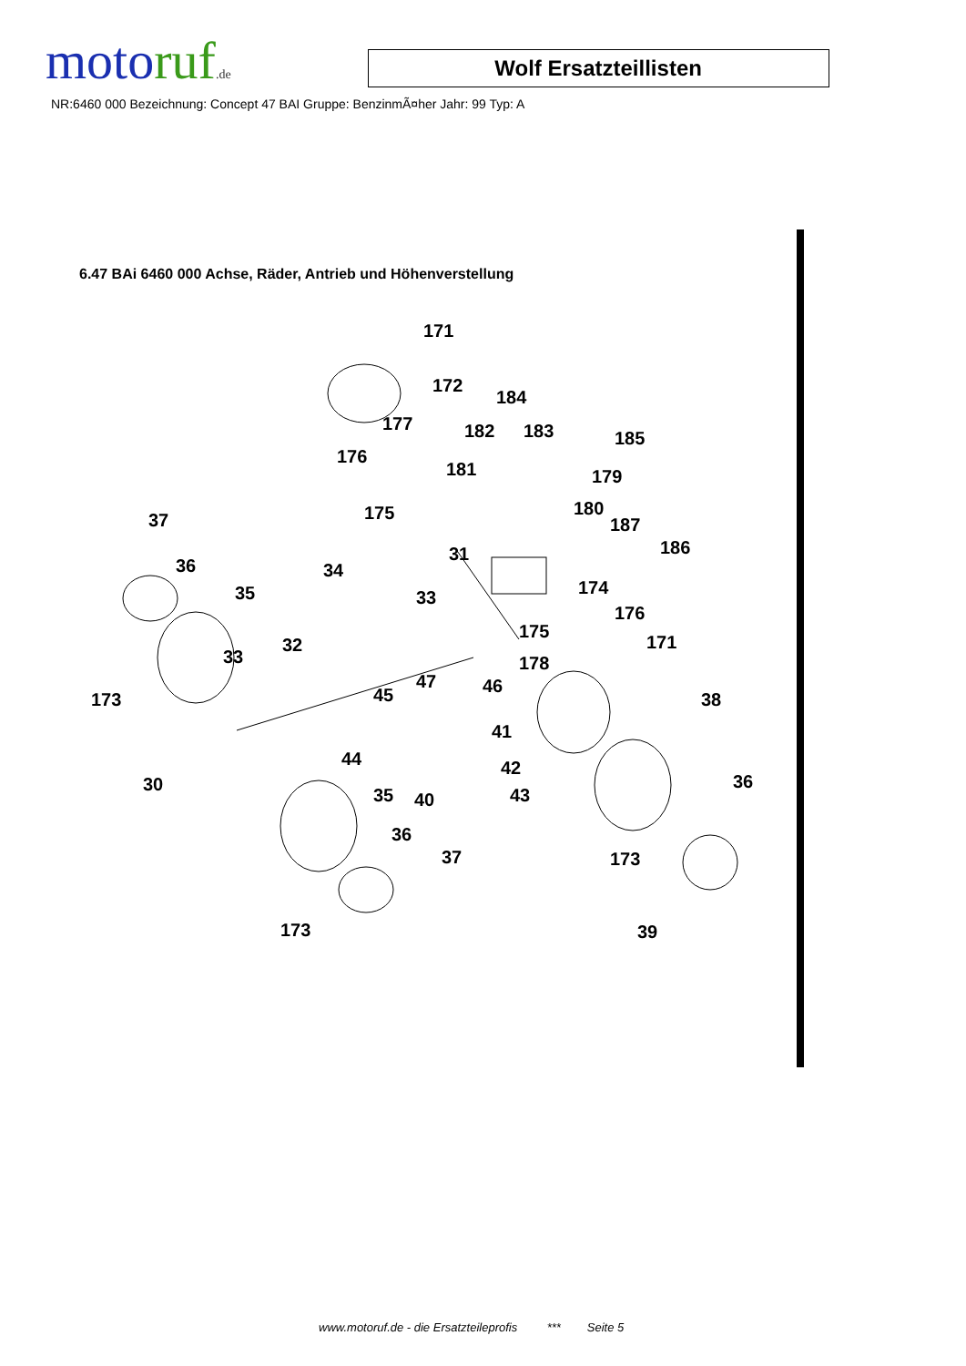motoruf.de
Wolf Ersatzteillisten
NR:6460 000 Bezeichnung: Concept 47 BAI Gruppe: BenzinmÃ¤her Jahr: 99 Typ: A
6.47 BAi 6460 000 Achse, Räder, Antrieb und Höhenverstellung
171
172
184
177 182 183 185
176
181 179
175 180
187 37
186 31
36 34
174 35 33
176
175
171 32
33 178
47 46 45 173 38
41
44 42
30 36
35 40 43
36
37 173
173 39
www.motoruf.de - die Ersatzteileprofis *** Seite 5